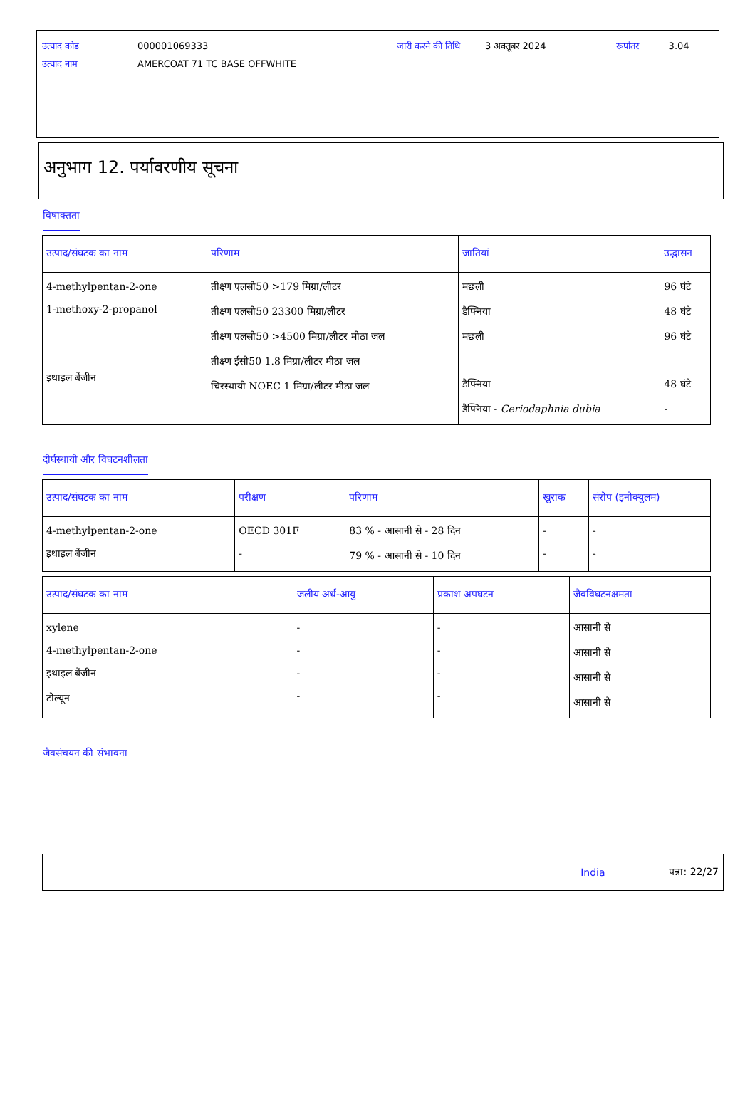| उत्पाद कोड | 000001069333 | जारी करने की तिथि | 3 अक्तूबर 2024 | रूपांतर | 3.04 |
| उत्पाद नाम | AMERCOAT 71 TC BASE OFFWHITE | | | | |
अनुभाग 12. पर्यावरणीय सूचना
विषाक्तता
| उत्पाद/संघटक का नाम | परिणाम | जातियां | उद्भासन |
| --- | --- | --- | --- |
| 4-methylpentan-2-one 1-methoxy-2-propanol इथाइल बेंजीन | तीक्ष्ण एलसी50 >179 मिग्रा/लीटर तीक्ष्ण एलसी50 23300 मिग्रा/लीटर तीक्ष्ण एलसी50 >4500 मिग्रा/लीटर मीठा जल तीक्ष्ण ईसी50 1.8 मिग्रा/लीटर मीठा जल चिरस्थायी NOEC 1 मिग्रा/लीटर मीठा जल | मछली डैफ्निया मछली डैफ्निया डैफ्निया - Ceriodaphnia dubia | 96 घंटे 48 घंटे 96 घंटे 48 घंटे - |
दीर्घस्थायी और विघटनशीलता
| उत्पाद/संघटक का नाम | परीक्षण | परिणाम | खुराक | संरोप (इनोक्युलम) |
| --- | --- | --- | --- | --- |
| 4-methylpentan-2-one इथाइल बेंजीन | OECD 301F - | 83 % - आसानी से - 28 दिन 79 % - आसानी से - 10 दिन | - - | - - |
| उत्पाद/संघटक का नाम | जलीय अर्ध-आयु | प्रकाश अपघटन | जैवविघटनक्षमता |
| --- | --- | --- | --- |
| xylene 4-methylpentan-2-one इथाइल बेंजीन टोल्यून | - - - - | - - - - | आसानी से आसानी से आसानी से आसानी से |
जैवसंचयन की संभावना
India पन्ना: 22/27